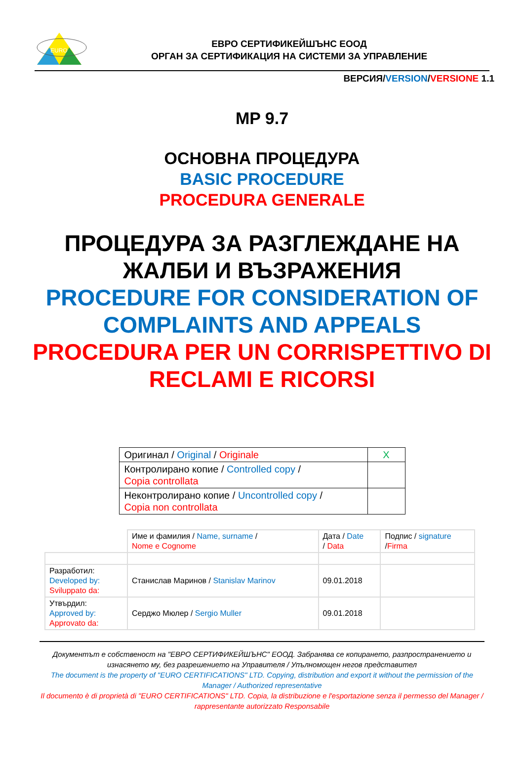EURO
ЕВРО СЕРТИФИКЕЙШЪНС ЕООД
ОРГАН ЗА СЕРТИФИКАЦИЯ НА СИСТЕМИ ЗА УПРАВЛЕНИЕ
ВЕРСИЯ/VERSION/VERSIONE 1.1
MP 9.7
ОСНОВНА ПРОЦЕДУРА
BASIC PROCEDURE
PROCEDURA GENERALE
ПРОЦЕДУРА ЗА РАЗГЛЕЖДАНЕ НА
ЖАЛБИ И ВЪЗРАЖЕНИЯ
PROCEDURE FOR CONSIDERATION OF COMPLAINTS AND APPEALS
PROCEDURA PER UN CORRISPETTIVO DI RECLAMI E RICORSI
| Оригинал / Original / Originale | X |
| Контролирано копие / Controlled copy / Copia controllata | |
| Неконтролирано копие / Uncontrolled copy / Copia non controllata | |
| | Име и фамилия / Name, surname / Nome e Cognome | Дата / Date / Data | Подпис / signature / Firma |
| Разработил: Developed by: Sviluppato da: | Станислав Маринов / Stanislav Marinov | 09.01.2018 | |
| Утвърдил: Approved by: Approvato da: | Серджо Мюлер / Sergio Muller | 09.01.2018 | |
Документът е собственост на "ЕВРО СЕРТИФИКЕЙШЪНС" ЕООД. Забранява се копирането, разпространението и изнасянето му, без разрешението на Управителя / Упълномощен негов представител
The document is the property of "EURO CERTIFICATIONS" LTD. Copying, distribution and export it without the permission of the Manager / Authorized representative
Il documento è di proprietà di "EURO CERTIFICATIONS" LTD. Copia, la distribuzione e l'esportazione senza il permesso del Manager / rappresentante autorizzato Responsabile